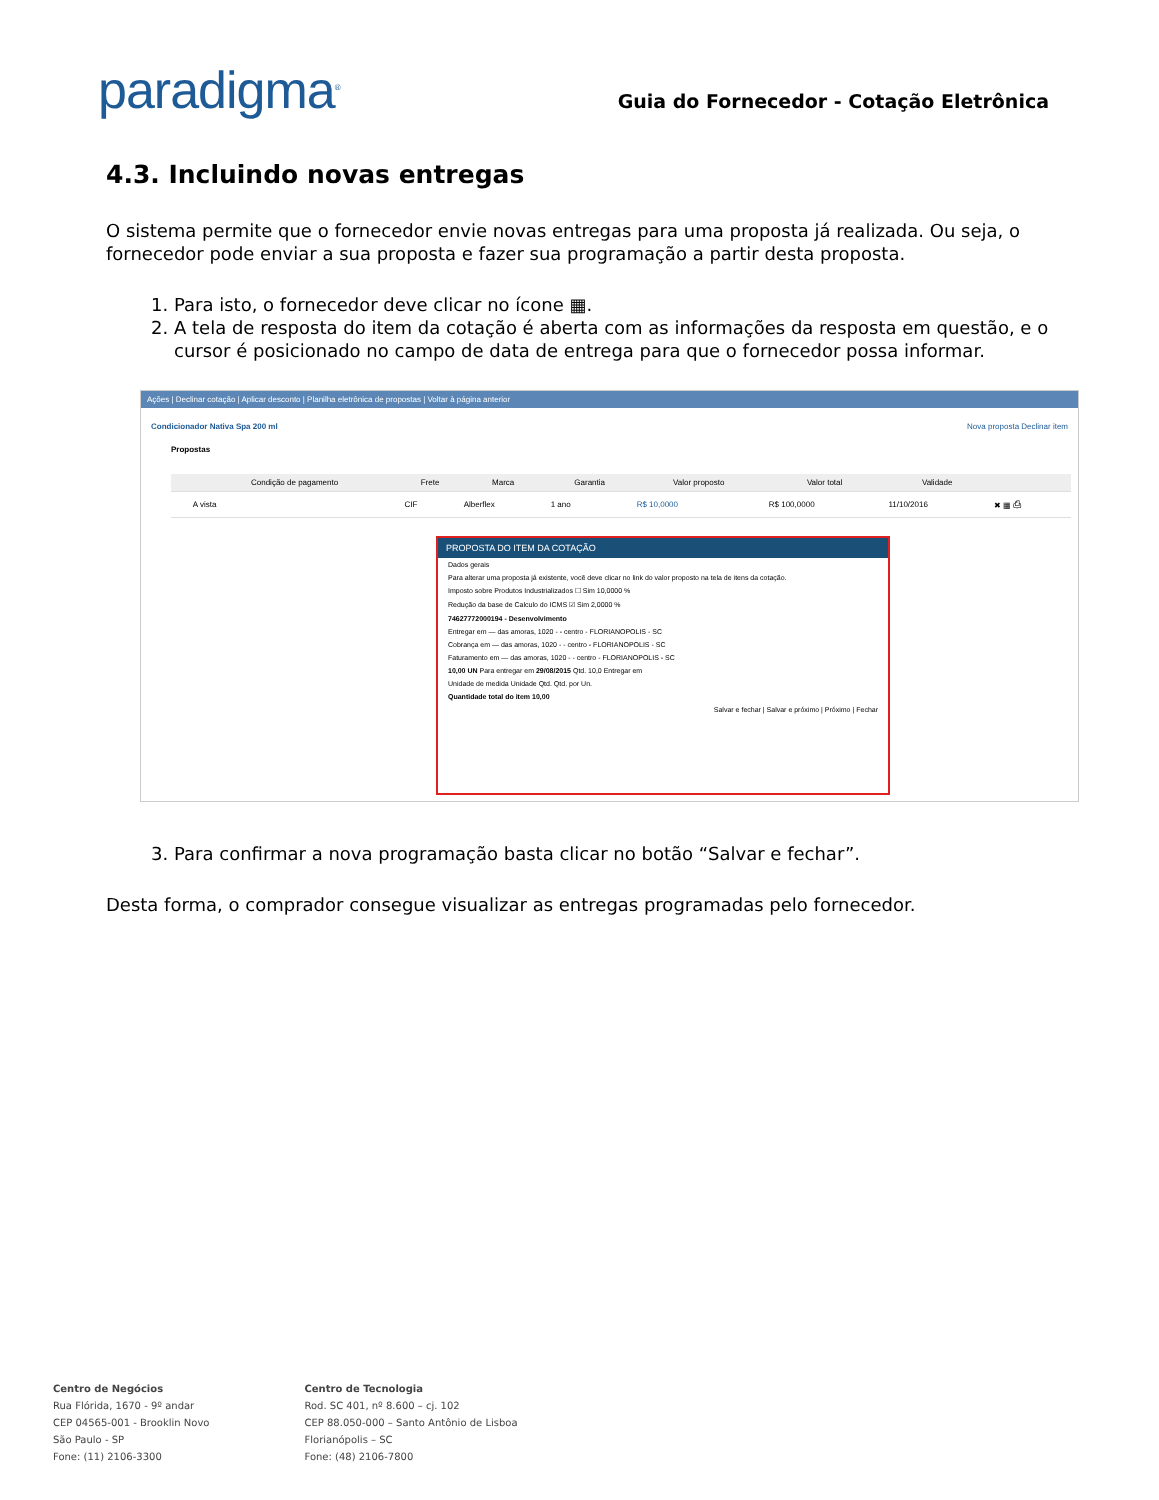paradigma<sup>®</sup>
Guia do Fornecedor - Cotação Eletrônica
4.3. Incluindo novas entregas
O sistema permite que o fornecedor envie novas entregas para uma proposta já realizada. Ou seja, o fornecedor pode enviar a sua proposta e fazer sua programação a partir desta proposta.
1. Para isto, o fornecedor deve clicar no ícone ▦.
2. A tela de resposta do item da cotação é aberta com as informações da resposta em questão, e o cursor é posicionado no campo de data de entrega para que o fornecedor possa informar.
Ações | Declinar cotação | Aplicar desconto | Planilha eletrônica de propostas | Voltar à página anterior
Condicionador Nativa Spa 200 ml Nova proposta Declinar item
Propostas
| | Condição de pagamento | Frete | Marca | Garantia | Valor proposto | Valor total | Validade | |
| --- | --- | --- | --- | --- | --- | --- | --- | --- |
| | A vista | CIF | Alberflex | 1 ano | R$ 10,0000 | R$ 100,0000 | 11/10/2016 | ✖ ▦ ⎙ |
PROPOSTA DO ITEM DA COTAÇÃO
Dados gerais
Para alterar uma proposta já existente, você deve clicar no link do valor proposto na tela de itens da cotação.
Imposto sobre Produtos Industrializados ☐ Sim 10,0000 %
Redução da base de Calculo do ICMS ☑ Sim 2,0000 %
74627772000194 - Desenvolvimento
Entregar em — das amoras, 1020 - - centro - FLORIANOPOLIS - SC
Cobrança em — das amoras, 1020 - - centro - FLORIANOPOLIS - SC
Faturamento em — das amoras, 1020 - - centro - FLORIANOPOLIS - SC
10,00 UN Para entregar em 29/08/2015 Qtd. 10,0 Entregar em
Unidade de medida Unidade Qtd. Qtd. por Un.
Quantidade total do item 10,00
Salvar e fechar | Salvar e próximo | Próximo | Fechar
3. Para confirmar a nova programação basta clicar no botão “Salvar e fechar”.
Desta forma, o comprador consegue visualizar as entregas programadas pelo fornecedor.
Centro de Negócios
Rua Flórida, 1670 - 9º andar
CEP 04565-001 - Brooklin Novo
São Paulo - SP
Fone: (11) 2106-3300
Centro de Tecnologia
Rod. SC 401, nº 8.600 – cj. 102
CEP 88.050-000 – Santo Antônio de Lisboa
Florianópolis – SC
Fone: (48) 2106-7800